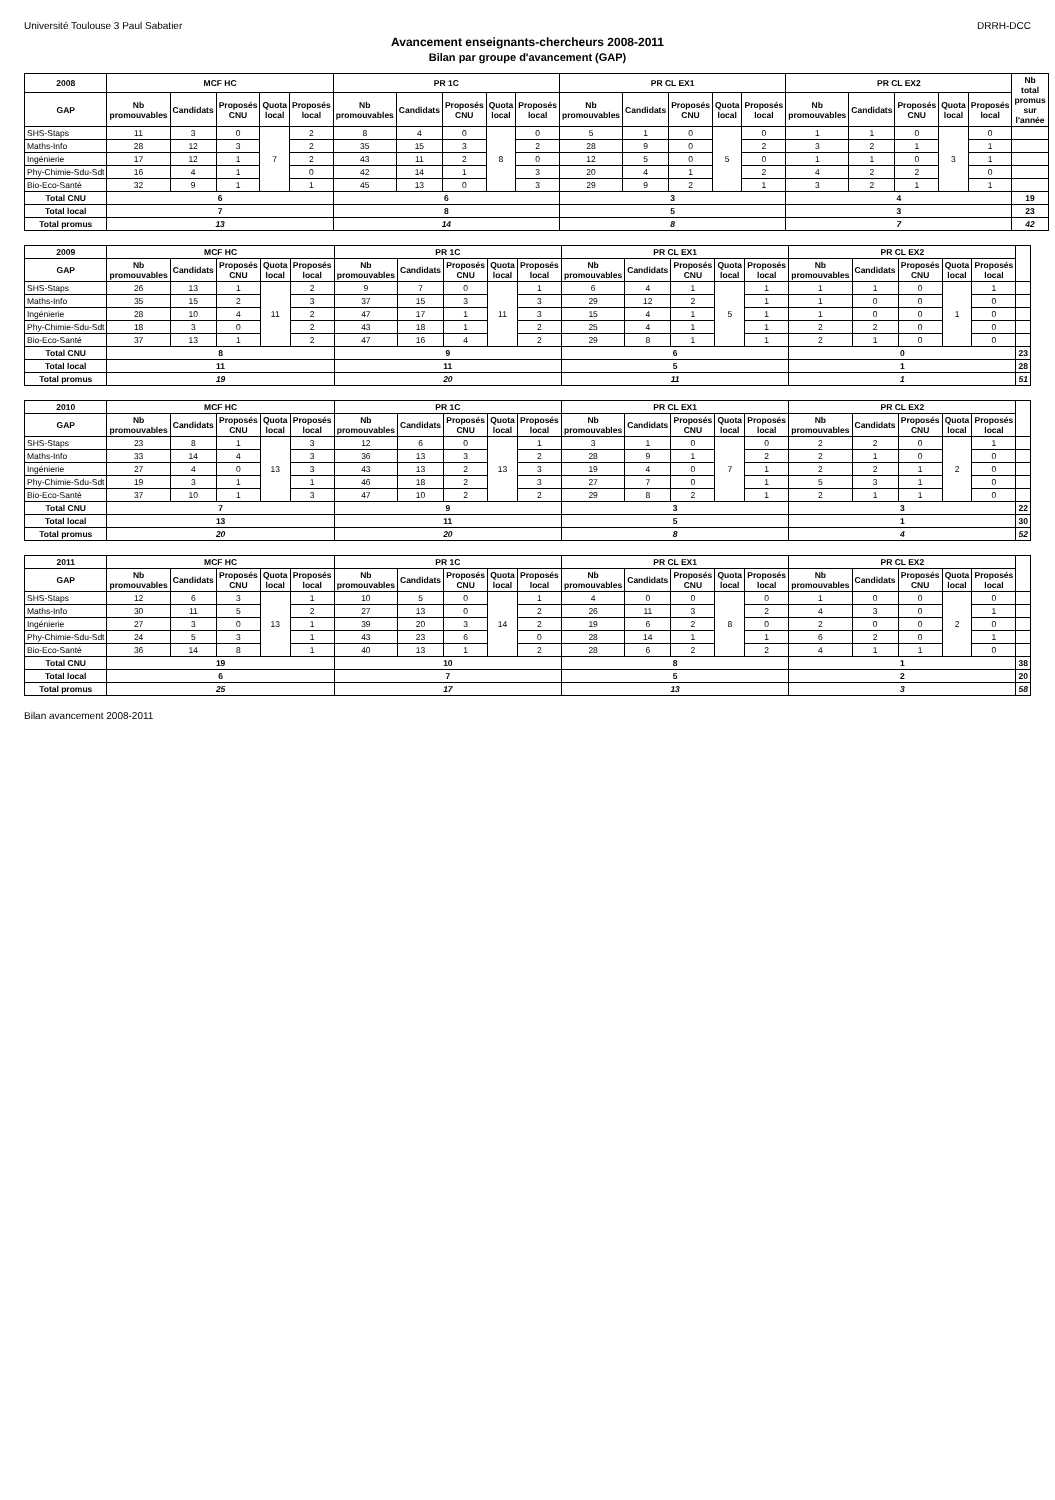Université Toulouse 3 Paul Sabatier DRRH-DCC
Avancement enseignants-chercheurs 2008-2011
Bilan par groupe d'avancement (GAP)
| 2008 | MCF HC | | | | | PR 1C | | | | | PR CL EX1 | | | | | PR CL EX2 | | | | | Nb total promus sur l'année |
| --- | --- | --- | --- | --- | --- | --- | --- | --- | --- | --- | --- | --- | --- | --- | --- | --- | --- | --- | --- | --- | --- |
| GAP | Nb promouvables | Candidats | Proposés CNU | Quota local | Proposés local | Nb promouvables | Candidats | Proposés CNU | Quota local | Proposés local | Nb promouvables | Candidats | Proposés CNU | Quota local | Proposés local | Nb promouvables | Candidats | Proposés CNU | Quota local | Proposés local | |
| SHS-Staps | 11 | 3 | 0 | 7 | 2 | 8 | 4 | 0 | 8 | 0 | 5 | 1 | 0 | 5 | 0 | 1 | 1 | 0 | 3 | 0 | |
| Maths-Info | 28 | 12 | 3 | | 2 | 35 | 15 | 3 | | 2 | 28 | 9 | 0 | | 2 | 3 | 2 | 1 | | 1 | |
| Ingénierie | 17 | 12 | 1 | | 2 | 43 | 11 | 2 | | 0 | 12 | 5 | 0 | | 0 | 1 | 1 | 0 | | 1 | |
| Phy-Chimie-Sdu-Sdt | 16 | 4 | 1 | | 0 | 42 | 14 | 1 | | 3 | 20 | 4 | 1 | | 2 | 4 | 2 | 2 | | 0 | |
| Bio-Eco-Santé | 32 | 9 | 1 | | 1 | 45 | 13 | 0 | | 3 | 29 | 9 | 2 | | 1 | 3 | 2 | 1 | | 1 | |
| Total CNU | 6 | | | | | 6 | | | | | 3 | | | | | 4 | | | | | 19 |
| Total local | 7 | | | | | 8 | | | | | 5 | | | | | 3 | | | | | 23 |
| Total promus | 13 | | | | | 14 | | | | | 8 | | | | | 7 | | | | | 42 |
| 2009 | MCF HC | | | | | PR 1C | | | | | PR CL EX1 | | | | | PR CL EX2 | | | | | |
| --- | --- | --- | --- | --- | --- | --- | --- | --- | --- | --- | --- | --- | --- | --- | --- | --- | --- | --- | --- | --- | --- |
| GAP | Nb promouvables | Candidats | Proposés CNU | Quota local | Proposés local | Nb promouvables | Candidats | Proposés CNU | Quota local | Proposés local | Nb promouvables | Candidats | Proposés CNU | Quota local | Proposés local | Nb promouvables | Candidats | Proposés CNU | Quota local | Proposés local | |
| SHS-Staps | 26 | 13 | 1 | 11 | 2 | 9 | 7 | 0 | 11 | 1 | 6 | 4 | 1 | 5 | 1 | 1 | 1 | 0 | 1 | 1 | |
| Maths-Info | 35 | 15 | 2 | | 3 | 37 | 15 | 3 | | 3 | 29 | 12 | 2 | | 1 | 1 | 0 | 0 | | 0 | |
| Ingénierie | 28 | 10 | 4 | | 2 | 47 | 17 | 1 | | 3 | 15 | 4 | 1 | | 1 | 1 | 0 | 0 | | 0 | |
| Phy-Chimie-Sdu-Sdt | 18 | 3 | 0 | | 2 | 43 | 18 | 1 | | 2 | 25 | 4 | 1 | | 1 | 2 | 2 | 0 | | 0 | |
| Bio-Eco-Santé | 37 | 13 | 1 | | 2 | 47 | 16 | 4 | | 2 | 29 | 8 | 1 | | 1 | 2 | 1 | 0 | | 0 | |
| Total CNU | 8 | | | | | 9 | | | | | 6 | | | | | 0 | | | | | 23 |
| Total local | 11 | | | | | 11 | | | | | 5 | | | | | 1 | | | | | 28 |
| Total promus | 19 | | | | | 20 | | | | | 11 | | | | | 1 | | | | | 51 |
| 2010 | MCF HC | | | | | PR 1C | | | | | PR CL EX1 | | | | | PR CL EX2 | | | | | |
| --- | --- | --- | --- | --- | --- | --- | --- | --- | --- | --- | --- | --- | --- | --- | --- | --- | --- | --- | --- | --- | --- |
| GAP | Nb promouvables | Candidats | Proposés CNU | Quota local | Proposés local | Nb promouvables | Candidats | Proposés CNU | Quota local | Proposés local | Nb promouvables | Candidats | Proposés CNU | Quota local | Proposés local | Nb promouvables | Candidats | Proposés CNU | Quota local | Proposés local | |
| SHS-Staps | 23 | 8 | 1 | 13 | 3 | 12 | 6 | 0 | 13 | 1 | 3 | 1 | 0 | 7 | 0 | 2 | 2 | 0 | 2 | 1 | |
| Maths-Info | 33 | 14 | 4 | | 3 | 36 | 13 | 3 | | 2 | 28 | 9 | 1 | | 2 | 2 | 1 | 0 | | 0 | |
| Ingénierie | 27 | 4 | 0 | | 3 | 43 | 13 | 2 | | 3 | 19 | 4 | 0 | | 1 | 2 | 2 | 1 | | 0 | |
| Phy-Chimie-Sdu-Sdt | 19 | 3 | 1 | | 1 | 46 | 18 | 2 | | 3 | 27 | 7 | 0 | | 1 | 5 | 3 | 1 | | 0 | |
| Bio-Eco-Santé | 37 | 10 | 1 | | 3 | 47 | 10 | 2 | | 2 | 29 | 8 | 2 | | 1 | 2 | 1 | 1 | | 0 | |
| Total CNU | 7 | | | | | 9 | | | | | 3 | | | | | 3 | | | | | 22 |
| Total local | 13 | | | | | 11 | | | | | 5 | | | | | 1 | | | | | 30 |
| Total promus | 20 | | | | | 20 | | | | | 8 | | | | | 4 | | | | | 52 |
| 2011 | MCF HC | | | | | PR 1C | | | | | PR CL EX1 | | | | | PR CL EX2 | | | | | |
| --- | --- | --- | --- | --- | --- | --- | --- | --- | --- | --- | --- | --- | --- | --- | --- | --- | --- | --- | --- | --- | --- |
| GAP | Nb promouvables | Candidats | Proposés CNU | Quota local | Proposés local | Nb promouvables | Candidats | Proposés CNU | Quota local | Proposés local | Nb promouvables | Candidats | Proposés CNU | Quota local | Proposés local | Nb promouvables | Candidats | Proposés CNU | Quota local | Proposés local | |
| SHS-Staps | 12 | 6 | 3 | 13 | 1 | 10 | 5 | 0 | 14 | 1 | 4 | 0 | 0 | 8 | 0 | 1 | 0 | 0 | 2 | 0 | |
| Maths-Info | 30 | 11 | 5 | | 2 | 27 | 13 | 0 | | 2 | 26 | 11 | 3 | | 2 | 4 | 3 | 0 | | 1 | |
| Ingénierie | 27 | 3 | 0 | | 1 | 39 | 20 | 3 | | 2 | 19 | 6 | 2 | | 0 | 2 | 0 | 0 | | 0 | |
| Phy-Chimie-Sdu-Sdt | 24 | 5 | 3 | | 1 | 43 | 23 | 6 | | 0 | 28 | 14 | 1 | | 1 | 6 | 2 | 0 | | 1 | |
| Bio-Eco-Santé | 36 | 14 | 8 | | 1 | 40 | 13 | 1 | | 2 | 28 | 6 | 2 | | 2 | 4 | 1 | 1 | | 0 | |
| Total CNU | 19 | | | | | 10 | | | | | 8 | | | | | 1 | | | | | 38 |
| Total local | 6 | | | | | 7 | | | | | 5 | | | | | 2 | | | | | 20 |
| Total promus | 25 | | | | | 17 | | | | | 13 | | | | | 3 | | | | | 58 |
Bilan avancement 2008-2011